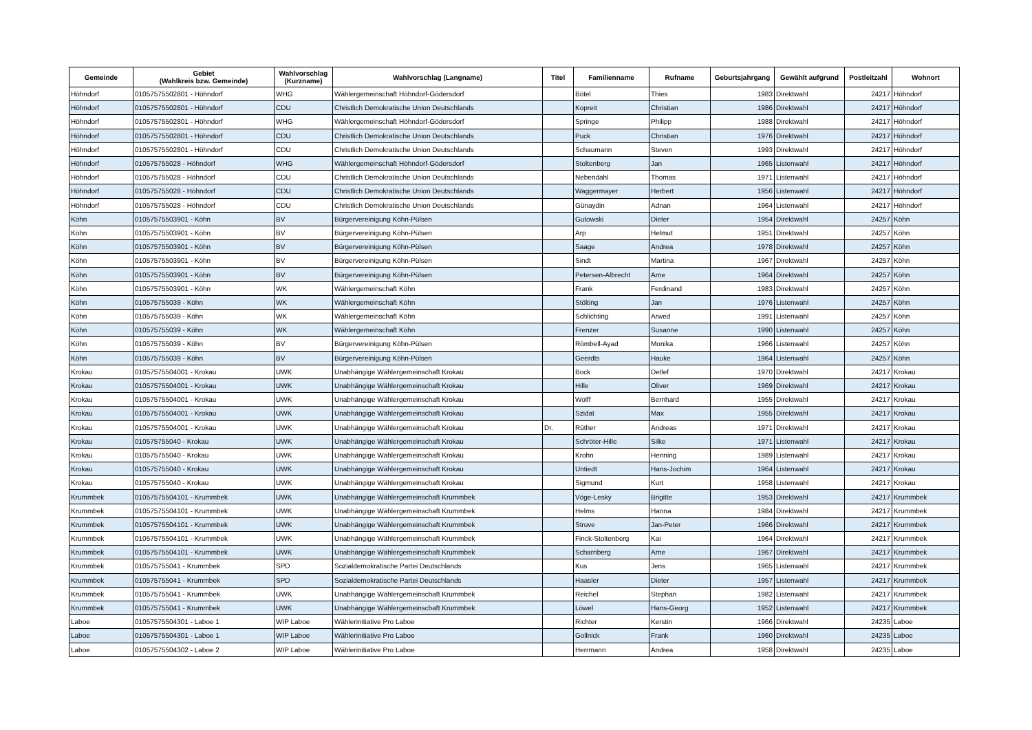| Gemeinde | Gebiet (Wahlkreis bzw. Gemeinde) | Wahlvorschlag (Kurzname) | Wahlvorschlag (Langname) | Titel | Familienname | Rufname | Geburtsjahrgang | Gewählt aufgrund | Postleitzahl | Wohnort |
| --- | --- | --- | --- | --- | --- | --- | --- | --- | --- | --- |
| Höhndorf | 01057575502801 - Höhndorf | WHG | Wählergemeinschaft Höhndorf-Gödersdorf | | Bötel | Thies | 1983 | Direktwahl | 24217 | Höhndorf |
| Höhndorf | 01057575502801 - Höhndorf | CDU | Christlich Demokratische Union Deutschlands | | Kopreit | Christian | 1986 | Direktwahl | 24217 | Höhndorf |
| Höhndorf | 01057575502801 - Höhndorf | WHG | Wählergemeinschaft Höhndorf-Gödersdorf | | Springe | Philipp | 1988 | Direktwahl | 24217 | Höhndorf |
| Höhndorf | 01057575502801 - Höhndorf | CDU | Christlich Demokratische Union Deutschlands | | Puck | Christian | 1976 | Direktwahl | 24217 | Höhndorf |
| Höhndorf | 01057575502801 - Höhndorf | CDU | Christlich Demokratische Union Deutschlands | | Schaumann | Steven | 1993 | Direktwahl | 24217 | Höhndorf |
| Höhndorf | 010575755028 - Höhndorf | WHG | Wählergemeinschaft Höhndorf-Gödersdorf | | Stoltenberg | Jan | 1965 | Listenwahl | 24217 | Höhndorf |
| Höhndorf | 010575755028 - Höhndorf | CDU | Christlich Demokratische Union Deutschlands | | Nebendahl | Thomas | 1971 | Listenwahl | 24217 | Höhndorf |
| Höhndorf | 010575755028 - Höhndorf | CDU | Christlich Demokratische Union Deutschlands | | Waggermayer | Herbert | 1956 | Listenwahl | 24217 | Höhndorf |
| Höhndorf | 010575755028 - Höhndorf | CDU | Christlich Demokratische Union Deutschlands | | Günaydin | Adnan | 1964 | Listenwahl | 24217 | Höhndorf |
| Köhn | 01057575503901 - Köhn | BV | Bürgervereinigung Köhn-Pülsen | | Gutowski | Dieter | 1954 | Direktwahl | 24257 | Köhn |
| Köhn | 01057575503901 - Köhn | BV | Bürgervereinigung Köhn-Pülsen | | Arp | Helmut | 1951 | Direktwahl | 24257 | Köhn |
| Köhn | 01057575503901 - Köhn | BV | Bürgervereinigung Köhn-Pülsen | | Saage | Andrea | 1978 | Direktwahl | 24257 | Köhn |
| Köhn | 01057575503901 - Köhn | BV | Bürgervereinigung Köhn-Pülsen | | Sindt | Martina | 1967 | Direktwahl | 24257 | Köhn |
| Köhn | 01057575503901 - Köhn | BV | Bürgervereinigung Köhn-Pülsen | | Petersen-Albrecht | Arne | 1964 | Direktwahl | 24257 | Köhn |
| Köhn | 01057575503901 - Köhn | WK | Wählergemeinschaft Köhn | | Frank | Ferdinand | 1983 | Direktwahl | 24257 | Köhn |
| Köhn | 010575755039 - Köhn | WK | Wählergemeinschaft Köhn | | Stölting | Jan | 1976 | Listenwahl | 24257 | Köhn |
| Köhn | 010575755039 - Köhn | WK | Wählergemeinschaft Köhn | | Schlichting | Arwed | 1991 | Listenwahl | 24257 | Köhn |
| Köhn | 010575755039 - Köhn | WK | Wählergemeinschaft Köhn | | Frenzer | Susanne | 1990 | Listenwahl | 24257 | Köhn |
| Köhn | 010575755039 - Köhn | BV | Bürgervereinigung Köhn-Pülsen | | Römbell-Ayad | Monika | 1966 | Listenwahl | 24257 | Köhn |
| Köhn | 010575755039 - Köhn | BV | Bürgervereinigung Köhn-Pülsen | | Geerdts | Hauke | 1964 | Listenwahl | 24257 | Köhn |
| Krokau | 01057575504001 - Krokau | UWK | Unabhängige Wählergemeinschaft Krokau | | Bock | Detlef | 1970 | Direktwahl | 24217 | Krokau |
| Krokau | 01057575504001 - Krokau | UWK | Unabhängige Wählergemeinschaft Krokau | | Hille | Oliver | 1969 | Direktwahl | 24217 | Krokau |
| Krokau | 01057575504001 - Krokau | UWK | Unabhängige Wählergemeinschaft Krokau | | Wolff | Bernhard | 1955 | Direktwahl | 24217 | Krokau |
| Krokau | 01057575504001 - Krokau | UWK | Unabhängige Wählergemeinschaft Krokau | | Szidat | Max | 1955 | Direktwahl | 24217 | Krokau |
| Krokau | 01057575504001 - Krokau | UWK | Unabhängige Wählergemeinschaft Krokau | Dr. | Rüther | Andreas | 1971 | Direktwahl | 24217 | Krokau |
| Krokau | 010575755040 - Krokau | UWK | Unabhängige Wählergemeinschaft Krokau | | Schröter-Hille | Silke | 1971 | Listenwahl | 24217 | Krokau |
| Krokau | 010575755040 - Krokau | UWK | Unabhängige Wählergemeinschaft Krokau | | Krohn | Henning | 1989 | Listenwahl | 24217 | Krokau |
| Krokau | 010575755040 - Krokau | UWK | Unabhängige Wählergemeinschaft Krokau | | Untiedt | Hans-Jochim | 1964 | Listenwahl | 24217 | Krokau |
| Krokau | 010575755040 - Krokau | UWK | Unabhängige Wählergemeinschaft Krokau | | Sigmund | Kurt | 1958 | Listenwahl | 24217 | Krokau |
| Krummbek | 01057575504101 - Krummbek | UWK | Unabhängige Wählergemeinschaft Krummbek | | Vöge-Lesky | Brigitte | 1953 | Direktwahl | 24217 | Krummbek |
| Krummbek | 01057575504101 - Krummbek | UWK | Unabhängige Wählergemeinschaft Krummbek | | Helms | Hanna | 1984 | Direktwahl | 24217 | Krummbek |
| Krummbek | 01057575504101 - Krummbek | UWK | Unabhängige Wählergemeinschaft Krummbek | | Struve | Jan-Peter | 1966 | Direktwahl | 24217 | Krummbek |
| Krummbek | 01057575504101 - Krummbek | UWK | Unabhängige Wählergemeinschaft Krummbek | | Finck-Stoltenberg | Kai | 1964 | Direktwahl | 24217 | Krummbek |
| Krummbek | 01057575504101 - Krummbek | UWK | Unabhängige Wählergemeinschaft Krummbek | | Scharnberg | Arne | 1967 | Direktwahl | 24217 | Krummbek |
| Krummbek | 010575755041 - Krummbek | SPD | Sozialdemokratische Partei Deutschlands | | Kus | Jens | 1965 | Listenwahl | 24217 | Krummbek |
| Krummbek | 010575755041 - Krummbek | SPD | Sozialdemokratische Partei Deutschlands | | Haasler | Dieter | 1957 | Listenwahl | 24217 | Krummbek |
| Krummbek | 010575755041 - Krummbek | UWK | Unabhängige Wählergemeinschaft Krummbek | | Reichel | Stephan | 1982 | Listenwahl | 24217 | Krummbek |
| Krummbek | 010575755041 - Krummbek | UWK | Unabhängige Wählergemeinschaft Krummbek | | Löwel | Hans-Georg | 1952 | Listenwahl | 24217 | Krummbek |
| Laboe | 01057575504301 - Laboe 1 | WIP Laboe | Wählerinitiative Pro Laboe | | Richter | Kerstin | 1966 | Direktwahl | 24235 | Laboe |
| Laboe | 01057575504301 - Laboe 1 | WIP Laboe | Wählerinitiative Pro Laboe | | Gollnick | Frank | 1960 | Direktwahl | 24235 | Laboe |
| Laboe | 01057575504302 - Laboe 2 | WIP Laboe | Wählerinitiative Pro Laboe | | Herrmann | Andrea | 1958 | Direktwahl | 24235 | Laboe |